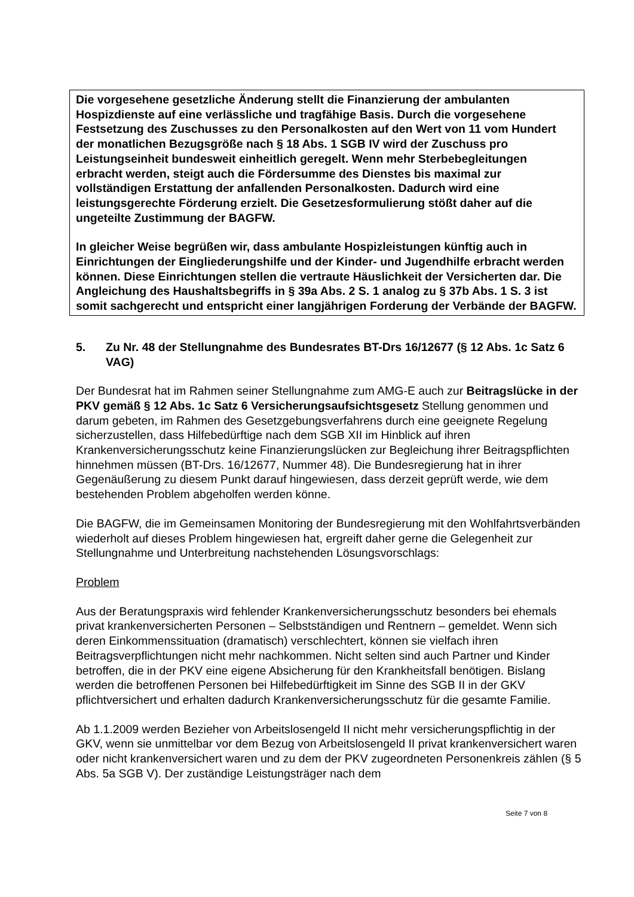Die vorgesehene gesetzliche Änderung stellt die Finanzierung der ambulanten Hospizdienste auf eine verlässliche und tragfähige Basis. Durch die vorgesehene Festsetzung des Zuschusses zu den Personalkosten auf den Wert von 11 vom Hundert der monatlichen Bezugsgröße nach § 18 Abs. 1 SGB IV wird der Zuschuss pro Leistungseinheit bundesweit einheitlich geregelt. Wenn mehr Sterbebegleitungen erbracht werden, steigt auch die Fördersumme des Dienstes bis maximal zur vollständigen Erstattung der anfallenden Personalkosten. Dadurch wird eine leistungsgerechte Förderung erzielt. Die Gesetzesformulierung stößt daher auf die ungeteilte Zustimmung der BAGFW.
In gleicher Weise begrüßen wir, dass ambulante Hospizleistungen künftig auch in Einrichtungen der Eingliederungshilfe und der Kinder- und Jugendhilfe erbracht werden können. Diese Einrichtungen stellen die vertraute Häuslichkeit der Versicherten dar. Die Angleichung des Haushaltsbegriffs in § 39a Abs. 2 S. 1 analog zu § 37b Abs. 1 S. 3 ist somit sachgerecht und entspricht einer langjährigen Forderung der Verbände der BAGFW.
5. Zu Nr. 48 der Stellungnahme des Bundesrates BT-Drs 16/12677 (§ 12 Abs. 1c Satz 6 VAG)
Der Bundesrat hat im Rahmen seiner Stellungnahme zum AMG-E auch zur Beitragslücke in der PKV gemäß § 12 Abs. 1c Satz 6 Versicherungsaufsichtsgesetz Stellung genommen und darum gebeten, im Rahmen des Gesetzgebungsverfahrens durch eine geeignete Regelung sicherzustellen, dass Hilfebedürftige nach dem SGB XII im Hinblick auf ihren Krankenversicherungsschutz keine Finanzierungslücken zur Begleichung ihrer Beitragspflichten hinnehmen müssen (BT-Drs. 16/12677, Nummer 48). Die Bundesregierung hat in ihrer Gegenäußerung zu diesem Punkt darauf hingewiesen, dass derzeit geprüft werde, wie dem bestehenden Problem abgeholfen werden könne.
Die BAGFW, die im Gemeinsamen Monitoring der Bundesregierung mit den Wohlfahrtsverbänden wiederholt auf dieses Problem hingewiesen hat, ergreift daher gerne die Gelegenheit zur Stellungnahme und Unterbreitung nachstehenden Lösungsvorschlags:
Problem
Aus der Beratungspraxis wird fehlender Krankenversicherungsschutz besonders bei ehemals privat krankenversicherten Personen – Selbstständigen und Rentnern – gemeldet. Wenn sich deren Einkommenssituation (dramatisch) verschlechtert, können sie vielfach ihren Beitragsverpflichtungen nicht mehr nachkommen. Nicht selten sind auch Partner und Kinder betroffen, die in der PKV eine eigene Absicherung für den Krankheitsfall benötigen. Bislang werden die betroffenen Personen bei Hilfebedürftigkeit im Sinne des SGB II in der GKV pflichtversichert und erhalten dadurch Krankenversicherungsschutz für die gesamte Familie.
Ab 1.1.2009 werden Bezieher von Arbeitslosengeld II nicht mehr versicherungspflichtig in der GKV, wenn sie unmittelbar vor dem Bezug von Arbeitslosengeld II privat krankenversichert waren oder nicht krankenversichert waren und zu dem der PKV zugeordneten Personenkreis zählen (§ 5 Abs. 5a SGB V). Der zuständige Leistungsträger nach dem
Seite 7 von 8